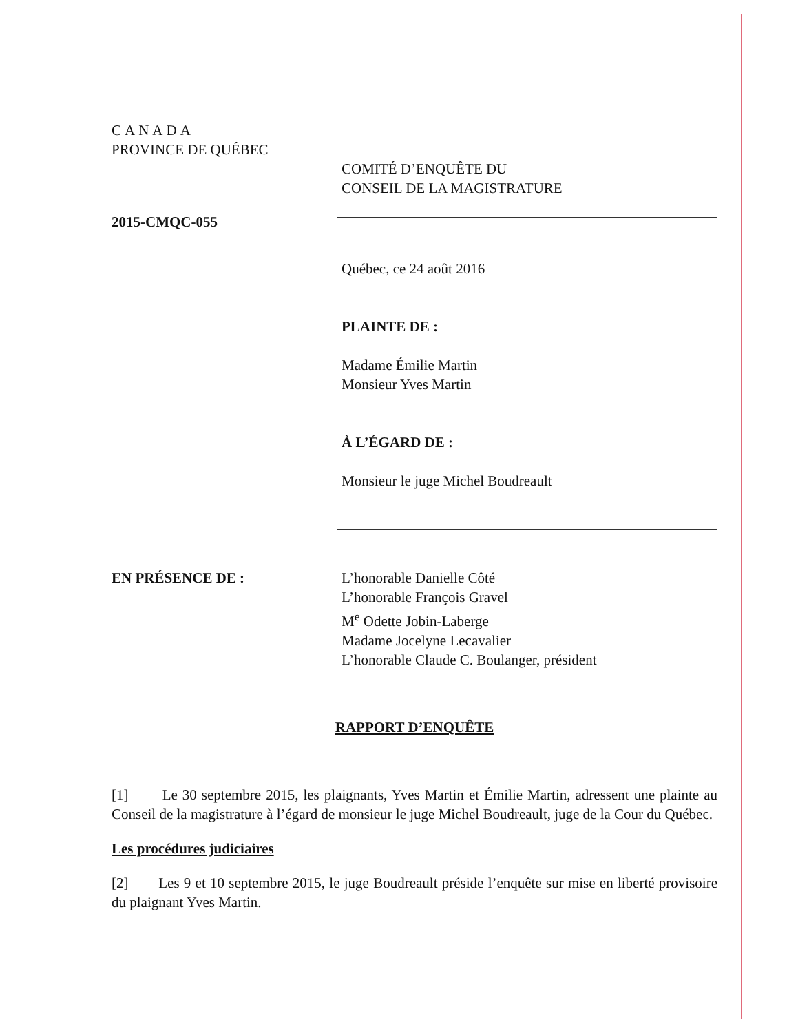CANADA
PROVINCE DE QUÉBEC
COMITÉ D’ENQUÊTE DU
CONSEIL DE LA MAGISTRATURE
2015-CMQC-055
Québec, ce 24 août 2016
PLAINTE DE :
Madame Émilie Martin
Monsieur Yves Martin
À L’ÉGARD DE :
Monsieur le juge Michel Boudreault
EN PRÉSENCE DE : L’honorable Danielle Côté
L’honorable François Gravel
M<sup>e</sup> Odette Jobin-Laberge
Madame Jocelyne Lecavalier
L’honorable Claude C. Boulanger, président
RAPPORT D’ENQUÊTE
[1] Le 30 septembre 2015, les plaignants, Yves Martin et Émilie Martin, adressent une plainte au Conseil de la magistrature à l’égard de monsieur le juge Michel Boudreault, juge de la Cour du Québec.
Les procédures judiciaires
[2] Les 9 et 10 septembre 2015, le juge Boudreault préside l’enquête sur mise en liberté provisoire du plaignant Yves Martin.